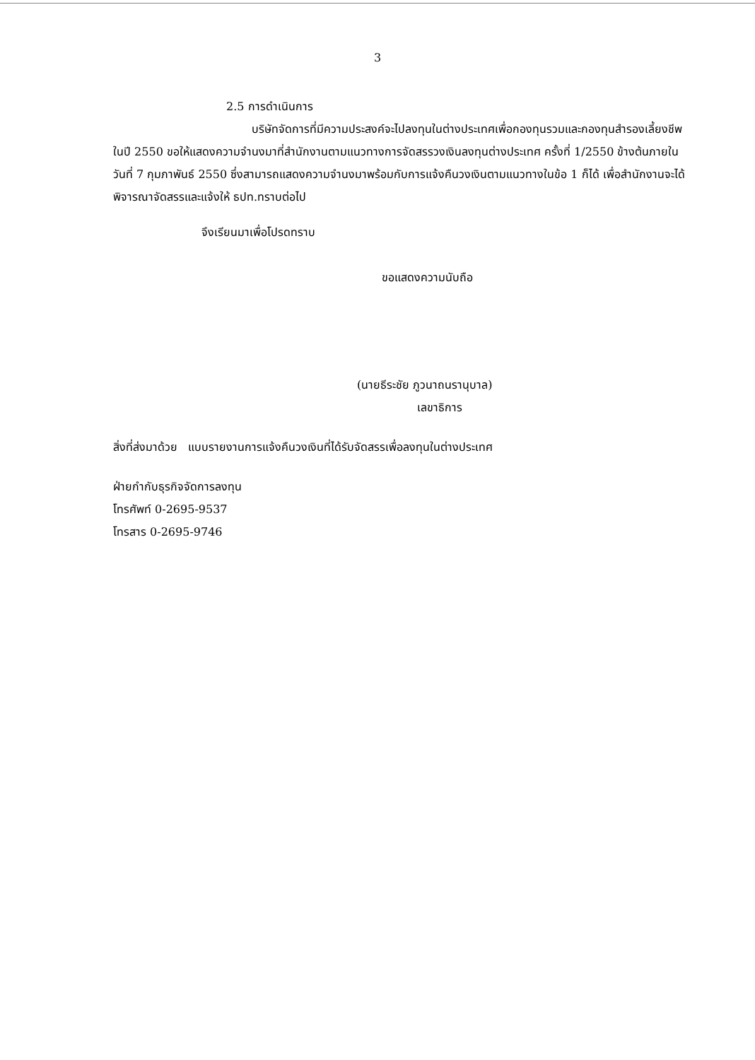3
2.5 การดำเนินการ
บริษัทจัดการที่มีความประสงค์จะไปลงทุนในต่างประเทศเพื่อกองทุนรวมและกองทุนสำรองเลี้ยงชีพในปี 2550 ขอให้แสดงความจำนงมาที่สำนักงานตามแนวทางการจัดสรรวงเงินลงทุนต่างประเทศ ครั้งที่ 1/2550 ข้างต้นภายในวันที่ 7 กุมภาพันธ์ 2550 ซึ่งสามารถแสดงความจำนงมาพร้อมกับการแจ้งคืนวงเงินตามแนวทางในข้อ 1 ก็ได้ เพื่อสำนักงานจะได้พิจารณาจัดสรรและแจ้งให้ ธปท.ทราบต่อไป
จึงเรียนมาเพื่อโปรดทราบ
ขอแสดงความนับถือ
(นายธีระชัย ภูวนาถนรานุบาล)
เลขาธิการ
สิ่งที่ส่งมาด้วย แบบรายงานการแจ้งคืนวงเงินที่ได้รับจัดสรรเพื่อลงทุนในต่างประเทศ
ฝ่ายกำกับธุรกิจจัดการลงทุน
โทรศัพท์ 0-2695-9537
โทรสาร 0-2695-9746